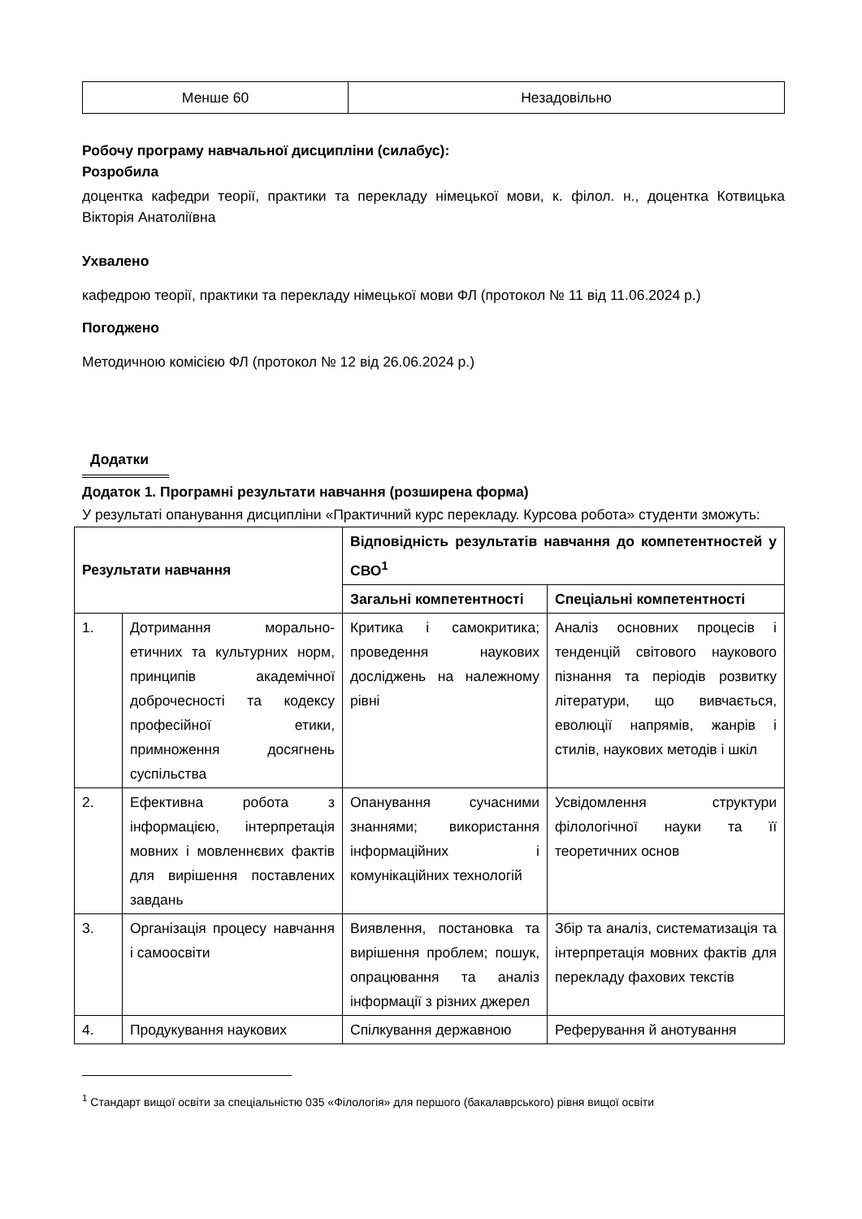| Менше 60 | Незадовільно |
Робочу програму навчальної дисципліни (силабус):
Розробила
доцентка кафедри теорії, практики та перекладу німецької мови, к. філол. н., доцентка Котвицька Вікторія Анатоліївна
Ухвалено
кафедрою теорії, практики та перекладу німецької мови ФЛ (протокол № 11 від 11.06.2024 р.)
Погоджено
Методичною комісією ФЛ (протокол № 12 від 26.06.2024 р.)
Додатки
Додаток 1. Програмні результати навчання (розширена форма)
У результаті опанування дисципліни «Практичний курс перекладу. Курсова робота» студенти зможуть:
| Результати навчання | | Відповідність результатів навчання до компетентностей у СВО<sup>1</sup> | |
| --- | --- | --- | --- |
| | | Загальні компетентності | Спеціальні компетентності |
| 1. | Дотримання морально-етичних та культурних норм, принципів академічної доброчесності та кодексу професійної етики, примноження досягнень суспільства | Критика і самокритика; проведення наукових досліджень на належному рівні | Аналіз основних процесів і тенденцій світового наукового пізнання та періодів розвитку літератури, що вивчається, еволюції напрямів, жанрів і стилів, наукових методів і шкіл |
| 2. | Ефективна робота з інформацією, інтерпретація мовних і мовленнєвих фактів для вирішення поставлених завдань | Опанування сучасними знаннями; використання інформаційних і комунікаційних технологій | Усвідомлення структури філологічної науки та її теоретичних основ |
| 3. | Організація процесу навчання і самоосвіти | Виявлення, постановка та вирішення проблем; пошук, опрацювання та аналіз інформації з різних джерел | Збір та аналіз, систематизація та інтерпретація мовних фактів для перекладу фахових текстів |
| 4. | Продукування наукових | Спілкування державною | Реферування й анотування |
<sup>1</sup> Стандарт вищої освіти за спеціальністю 035 «Філологія» для першого (бакалаврського) рівня вищої освіти